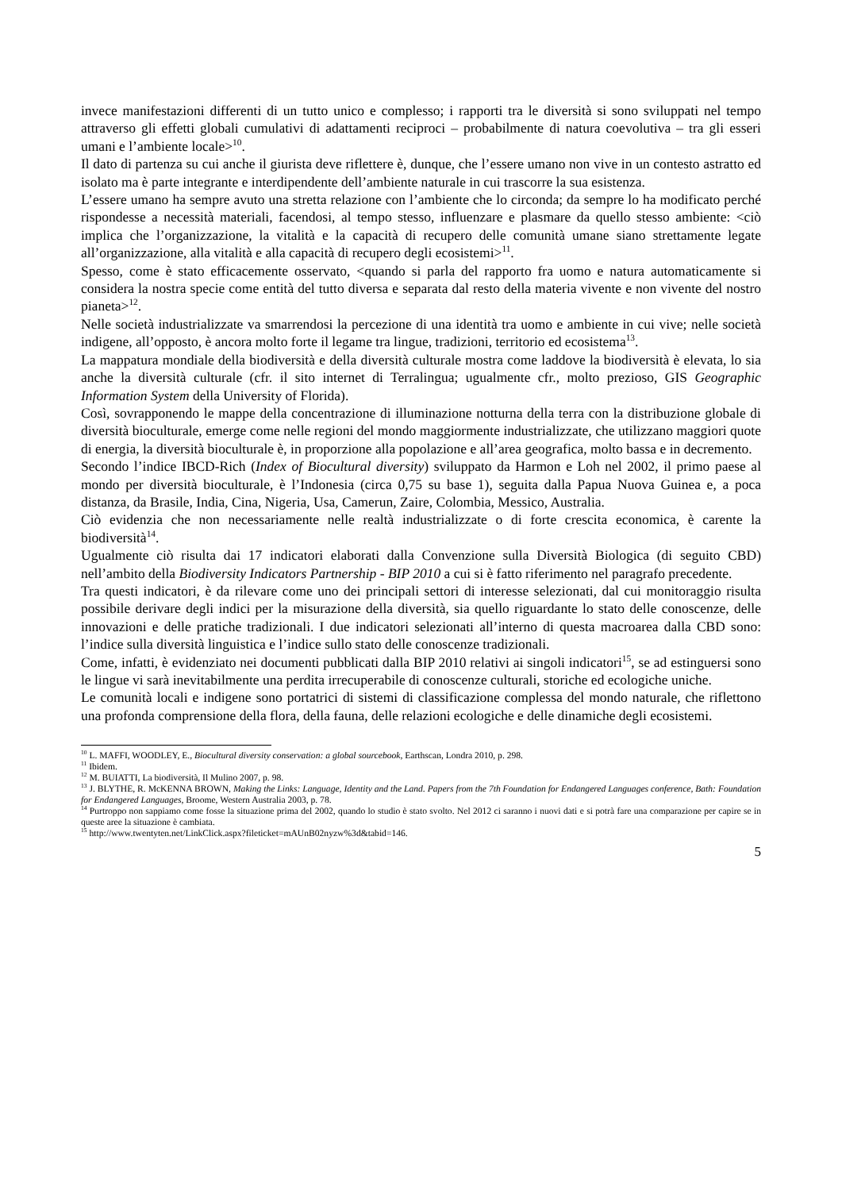invece manifestazioni differenti di un tutto unico e complesso; i rapporti tra le diversità si sono sviluppati nel tempo attraverso gli effetti globali cumulativi di adattamenti reciproci – probabilmente di natura coevolutiva – tra gli esseri umani e l’ambiente locale><sup>10</sup>.
Il dato di partenza su cui anche il giurista deve riflettere è, dunque, che l’essere umano non vive in un contesto astratto ed isolato ma è parte integrante e interdipendente dell’ambiente naturale in cui trascorre la sua esistenza.
L’essere umano ha sempre avuto una stretta relazione con l’ambiente che lo circonda; da sempre lo ha modificato perché rispondesse a necessità materiali, facendosi, al tempo stesso, influenzare e plasmare da quello stesso ambiente: <ciò implica che l’organizzazione, la vitalità e la capacità di recupero delle comunità umane siano strettamente legate all’organizzazione, alla vitalità e alla capacità di recupero degli ecosistemi><sup>11</sup>.
Spesso, come è stato efficacemente osservato, <quando si parla del rapporto fra uomo e natura automaticamente si considera la nostra specie come entità del tutto diversa e separata dal resto della materia vivente e non vivente del nostro pianeta><sup>12</sup>.
Nelle società industrializzate va smarrendosi la percezione di una identità tra uomo e ambiente in cui vive; nelle società indigene, all’opposto, è ancora molto forte il legame tra lingue, tradizioni, territorio ed ecosistema<sup>13</sup>.
La mappatura mondiale della biodiversità e della diversità culturale mostra come laddove la biodiversità è elevata, lo sia anche la diversità culturale (cfr. il sito internet di Terralingua; ugualmente cfr., molto prezioso, GIS Geographic Information System della University of Florida).
Così, sovrapponendo le mappe della concentrazione di illuminazione notturna della terra con la distribuzione globale di diversità bioculturale, emerge come nelle regioni del mondo maggiormente industrializzate, che utilizzano maggiori quote di energia, la diversità bioculturale è, in proporzione alla popolazione e all’area geografica, molto bassa e in decremento.
Secondo l’indice IBCD-Rich (Index of Biocultural diversity) sviluppato da Harmon e Loh nel 2002, il primo paese al mondo per diversità bioculturale, è l’Indonesia (circa 0,75 su base 1), seguita dalla Papua Nuova Guinea e, a poca distanza, da Brasile, India, Cina, Nigeria, Usa, Camerun, Zaire, Colombia, Messico, Australia.
Ciò evidenzia che non necessariamente nelle realtà industrializzate o di forte crescita economica, è carente la biodiversità<sup>14</sup>.
Ugualmente ciò risulta dai 17 indicatori elaborati dalla Convenzione sulla Diversità Biologica (di seguito CBD) nell’ambito della Biodiversity Indicators Partnership - BIP 2010 a cui si è fatto riferimento nel paragrafo precedente.
Tra questi indicatori, è da rilevare come uno dei principali settori di interesse selezionati, dal cui monitoraggio risulta possibile derivare degli indici per la misurazione della diversità, sia quello riguardante lo stato delle conoscenze, delle innovazioni e delle pratiche tradizionali. I due indicatori selezionati all’interno di questa macroarea dalla CBD sono: l’indice sulla diversità linguistica e l’indice sullo stato delle conoscenze tradizionali.
Come, infatti, è evidenziato nei documenti pubblicati dalla BIP 2010 relativi ai singoli indicatori<sup>15</sup>, se ad estinguersi sono le lingue vi sarà inevitabilmente una perdita irrecuperabile di conoscenze culturali, storiche ed ecologiche uniche.
Le comunità locali e indigene sono portatrici di sistemi di classificazione complessa del mondo naturale, che riflettono una profonda comprensione della flora, della fauna, delle relazioni ecologiche e delle dinamiche degli ecosistemi.
<sup>10</sup> L. MAFFI, WOODLEY, E., Biocultural diversity conservation: a global sourcebook, Earthscan, Londra 2010, p. 298.
<sup>11</sup> Ibidem.
<sup>12</sup> M. BUIATTI, La biodiversità, Il Mulino 2007, p. 98.
<sup>13</sup> J. BLYTHE, R. McKENNA BROWN, Making the Links: Language, Identity and the Land. Papers from the 7th Foundation for Endangered Languages conference, Bath: Foundation for Endangered Languages, Broome, Western Australia 2003, p. 78.
<sup>14</sup> Purtroppo non sappiamo come fosse la situazione prima del 2002, quando lo studio è stato svolto. Nel 2012 ci saranno i nuovi dati e si potrà fare una comparazione per capire se in queste aree la situazione è cambiata.
<sup>15</sup> http://www.twentyten.net/LinkClick.aspx?fileticket=mAUnB02nyzw%3d&tabid=146.
5